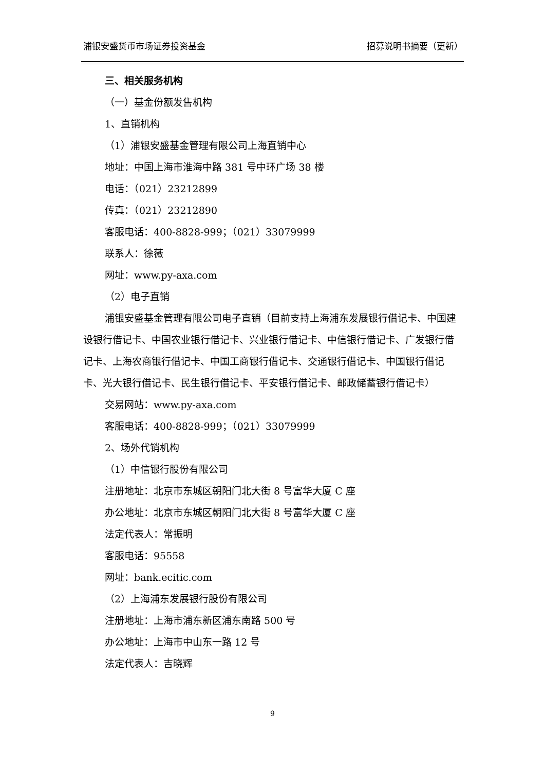浦银安盛货币市场证券投资基金 招募说明书摘要（更新）
三、相关服务机构
（一）基金份额发售机构
1、直销机构
（1）浦银安盛基金管理有限公司上海直销中心
地址：中国上海市淮海中路 381 号中环广场 38 楼
电话：（021）23212899
传真：（021）23212890
客服电话：400-8828-999；（021）33079999
联系人：徐薇
网址：www.py-axa.com
（2）电子直销
浦银安盛基金管理有限公司电子直销（目前支持上海浦东发展银行借记卡、中国建设银行借记卡、中国农业银行借记卡、兴业银行借记卡、中信银行借记卡、广发银行借记卡、上海农商银行借记卡、中国工商银行借记卡、交通银行借记卡、中国银行借记卡、光大银行借记卡、民生银行借记卡、平安银行借记卡、邮政储蓄银行借记卡）
交易网站：www.py-axa.com
客服电话：400-8828-999；（021）33079999
2、场外代销机构
（1）中信银行股份有限公司
注册地址：北京市东城区朝阳门北大街 8 号富华大厦 C 座
办公地址：北京市东城区朝阳门北大街 8 号富华大厦 C 座
法定代表人：常振明
客服电话：95558
网址：bank.ecitic.com
（2）上海浦东发展银行股份有限公司
注册地址：上海市浦东新区浦东南路 500 号
办公地址：上海市中山东一路 12 号
法定代表人：吉晓辉
9